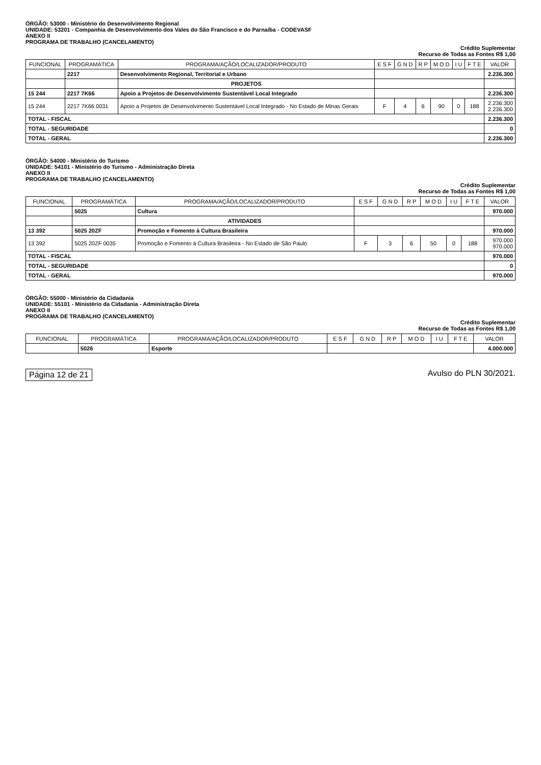ÓRGÃO: 53000 - Ministério do Desenvolvimento Regional
UNIDADE: 53201 - Companhia de Desenvolvimento dos Vales do São Francisco e do Parnaíba - CODEVASF
ANEXO II
PROGRAMA DE TRABALHO (CANCELAMENTO)
Crédito Suplementar
Recurso de Todas as Fontes R$ 1,00
| FUNCIONAL | PROGRAMÁTICA | PROGRAMA/AÇÃO/LOCALIZADOR/PRODUTO | E S F | G N D | R P | M O D | I U | F T E | VALOR |
| --- | --- | --- | --- | --- | --- | --- | --- | --- | --- |
| | 2217 | Desenvolvimento Regional, Territorial e Urbano | | | | | | | 2.236.300 |
| | | PROJETOS | | | | | | | |
| 15 244 | 2217 7K66 | Apoio a Projetos de Desenvolvimento Sustentável Local Integrado | | | | | | | 2.236.300 |
| 15 244 | 2217 7K66 0031 | Apoio a Projetos de Desenvolvimento Sustentável Local Integrado - No Estado de Minas Gerais | F | 4 | 6 | 90 | 0 | 188 | 2.236.300 2.236.300 |
| TOTAL - FISCAL | | | | | | | | | 2.236.300 |
| TOTAL - SEGURIDADE | | | | | | | | | 0 |
| TOTAL - GERAL | | | | | | | | | 2.236.300 |
ÓRGÃO: 54000 - Ministério do Turismo
UNIDADE: 54101 - Ministério do Turismo - Administração Direta
ANEXO II
PROGRAMA DE TRABALHO (CANCELAMENTO)
Crédito Suplementar
Recurso de Todas as Fontes R$ 1,00
| FUNCIONAL | PROGRAMÁTICA | PROGRAMA/AÇÃO/LOCALIZADOR/PRODUTO | E S F | G N D | R P | M O D | I U | F T E | VALOR |
| --- | --- | --- | --- | --- | --- | --- | --- | --- | --- |
| | 5025 | Cultura | | | | | | | 970.000 |
| | | ATIVIDADES | | | | | | | |
| 13 392 | 5025 20ZF | Promoção e Fomento à Cultura Brasileira | | | | | | | 970.000 |
| 13 392 | 5025 20ZF 0035 | Promoção e Fomento à Cultura Brasileira - No Estado de São Paulo | F | 3 | 6 | 50 | 0 | 188 | 970.000 970.000 |
| TOTAL - FISCAL | | | | | | | | | 970.000 |
| TOTAL - SEGURIDADE | | | | | | | | | 0 |
| TOTAL - GERAL | | | | | | | | | 970.000 |
ÓRGÃO: 55000 - Ministério da Cidadania
UNIDADE: 55101 - Ministério da Cidadania - Administração Direta
ANEXO II
PROGRAMA DE TRABALHO (CANCELAMENTO)
Crédito Suplementar
Recurso de Todas as Fontes R$ 1,00
| FUNCIONAL | PROGRAMÁTICA | PROGRAMA/AÇÃO/LOCALIZADOR/PRODUTO | E S F | G N D | R P | M O D | I U | F T E | VALOR |
| --- | --- | --- | --- | --- | --- | --- | --- | --- | --- |
| | 5026 | Esporte | | | | | | | 4.000.000 |
Página 12 de 21 Avulso do PLN 30/2021.